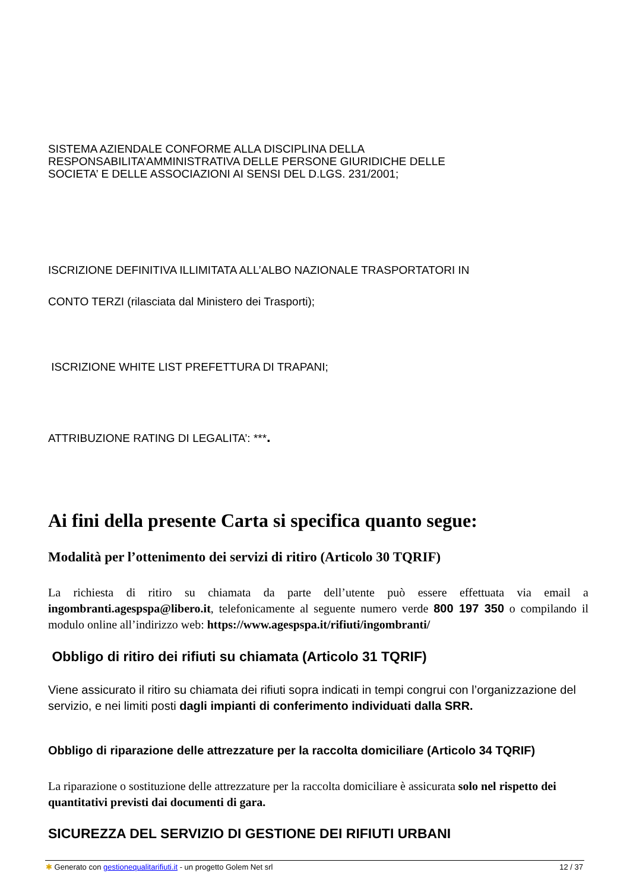SISTEMA AZIENDALE CONFORME ALLA DISCIPLINA DELLA
RESPONSABILITA’AMMINISTRATIVA DELLE PERSONE GIURIDICHE DELLE
SOCIETA’ E DELLE ASSOCIAZIONI AI SENSI DEL D.LGS. 231/2001;
ISCRIZIONE DEFINITIVA ILLIMITATA ALL’ALBO NAZIONALE TRASPORTATORI IN
CONTO TERZI (rilasciata dal Ministero dei Trasporti);
ISCRIZIONE WHITE LIST PREFETTURA DI TRAPANI;
ATTRIBUZIONE RATING DI LEGALITA’: ***.
Ai fini della presente Carta si specifica quanto segue:
Modalità per l’ottenimento dei servizi di ritiro (Articolo 30 TQRIF)
La richiesta di ritiro su chiamata da parte dell’utente può essere effettuata via email a ingombranti.agespspa@libero.it, telefonicamente al seguente numero verde 800 197 350 o compilando il modulo online all’indirizzo web: https://www.agespspa.it/rifiuti/ingombranti/
Obbligo di ritiro dei rifiuti su chiamata (Articolo 31 TQRIF)
Viene assicurato il ritiro su chiamata dei rifiuti sopra indicati in tempi congrui con l’organizzazione del servizio, e nei limiti posti dagli impianti di conferimento individuati dalla SRR.
Obbligo di riparazione delle attrezzature per la raccolta domiciliare (Articolo 34 TQRIF)
La riparazione o sostituzione delle attrezzature per la raccolta domiciliare è assicurata solo nel rispetto dei quantitativi previsti dai documenti di gara.
SICUREZZA DEL SERVIZIO DI GESTIONE DEI RIFIUTI URBANI
✱ Generato con gestionequalitarifiuti.it - un progetto Golem Net srl 12 / 37